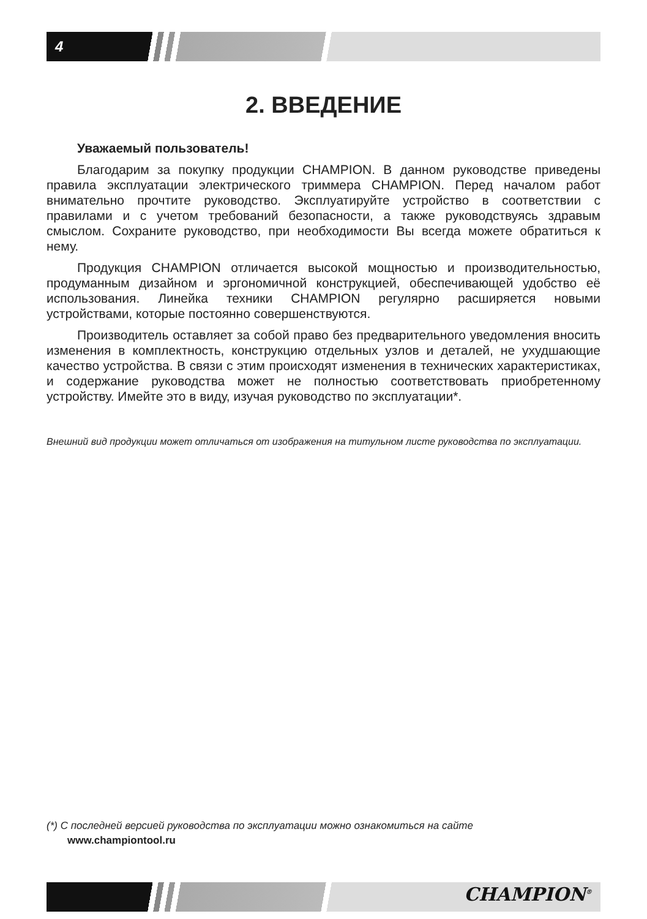4
2. ВВЕДЕНИЕ
Уважаемый пользователь!
Благодарим за покупку продукции CHAMPION. В данном руководстве приведены правила эксплуатации электрического триммера CHAMPION. Перед началом работ внимательно прочтите руководство. Эксплуатируйте устройство в соответствии с правилами и с учетом требований безопасности, а также руководствуясь здравым смыслом. Сохраните руководство, при необходимости Вы всегда можете обратиться к нему.
Продукция CHAMPION отличается высокой мощностью и производительностью, продуманным дизайном и эргономичной конструкцией, обеспечивающей удобство её использования. Линейка техники CHAMPION регулярно расширяется новыми устройствами, которые постоянно совершенствуются.
Производитель оставляет за собой право без предварительного уведомления вносить изменения в комплектность, конструкцию отдельных узлов и деталей, не ухудшающие качество устройства. В связи с этим происходят изменения в технических характеристиках, и содержание руководства может не полностью соответствовать приобретенному устройству. Имейте это в виду, изучая руководство по эксплуатации*.
Внешний вид продукции может отличаться от изображения на титульном листе руководства по эксплуатации.
(*) С последней версией руководства по эксплуатации можно ознакомиться на сайте
www.championtool.ru
CHAMPION<sup>®</sup>